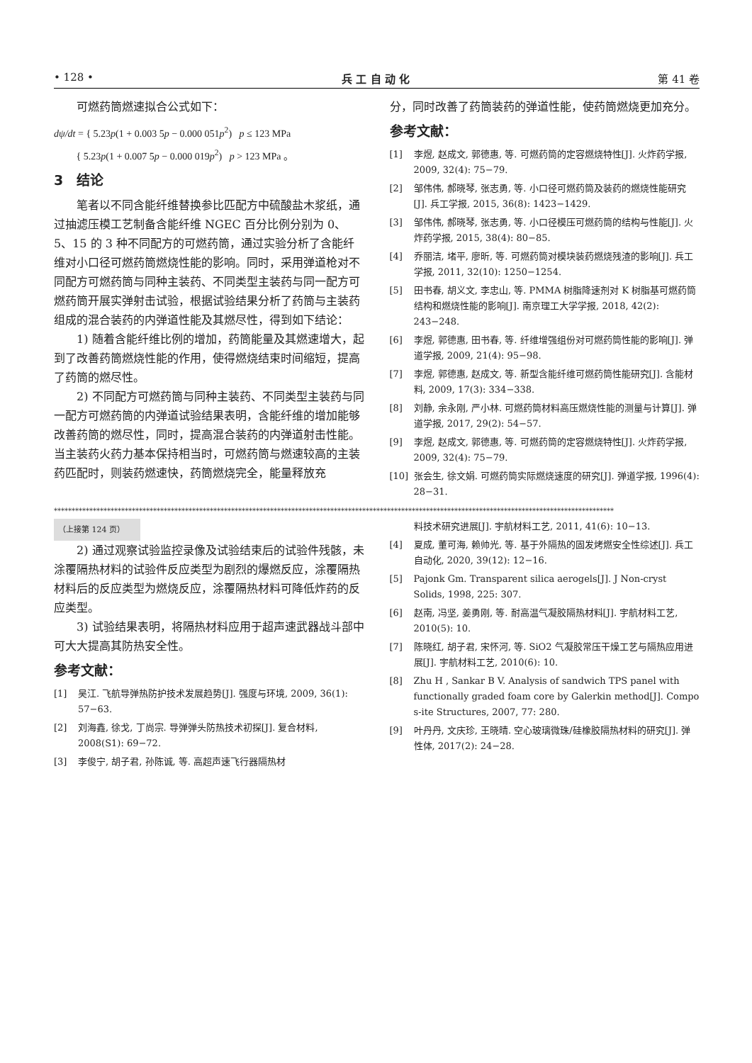• 128 • 兵 工 自 动 化 第 41 卷
可燃药筒燃速拟合公式如下：
dψ/dt = { 5.23p(1 + 0.003 5p − 0.000 051p<sup>2</sup>) p ≤ 123 MPa
{ 5.23p(1 + 0.007 5p − 0.000 019p<sup>2</sup>) p > 123 MPa 。
3　结论
笔者以不同含能纤维替换参比匹配方中硫酸盐木浆纸，通过抽滤压模工艺制备含能纤维 NGEC 百分比例分别为 0、5、15 的 3 种不同配方的可燃药筒，通过实验分析了含能纤维对小口径可燃药筒燃烧性能的影响。同时，采用弹道枪对不同配方可燃药筒与同种主装药、不同类型主装药与同一配方可燃药筒开展实弹射击试验，根据试验结果分析了药筒与主装药组成的混合装药的内弹道性能及其燃尽性，得到如下结论：
1) 随着含能纤维比例的增加，药筒能量及其燃速增大，起到了改善药筒燃烧性能的作用，使得燃烧结束时间缩短，提高了药筒的燃尽性。
2) 不同配方可燃药筒与同种主装药、不同类型主装药与同一配方可燃药筒的内弹道试验结果表明，含能纤维的增加能够改善药筒的燃尽性，同时，提高混合装药的内弹道射击性能。当主装药火药力基本保持相当时，可燃药筒与燃速较高的主装药匹配时，则装药燃速快，药筒燃烧完全，能量释放充
分，同时改善了药筒装药的弹道性能，使药筒燃烧更加充分。
参考文献：
[1] 李煜, 赵成文, 郭德惠, 等. 可燃药筒的定容燃烧特性[J]. 火炸药学报, 2009, 32(4): 75−79.
[2] 邹伟伟, 郝晓琴, 张志勇, 等. 小口径可燃药筒及装药的燃烧性能研究[J]. 兵工学报, 2015, 36(8): 1423−1429.
[3] 邹伟伟, 郝晓琴, 张志勇, 等. 小口径模压可燃药筒的结构与性能[J]. 火炸药学报, 2015, 38(4): 80−85.
[4] 乔丽洁, 堵平, 廖昕, 等. 可燃药筒对模块装药燃烧残渣的影响[J]. 兵工学报, 2011, 32(10): 1250−1254.
[5] 田书春, 胡义文, 李忠山, 等. PMMA 树脂降速剂对 K 树脂基可燃药筒结构和燃烧性能的影响[J]. 南京理工大学学报, 2018, 42(2): 243−248.
[6] 李煜, 郭德惠, 田书春, 等. 纤维增强组份对可燃药筒性能的影响[J]. 弹道学报, 2009, 21(4): 95−98.
[7] 李煜, 郭德惠, 赵成文, 等. 新型含能纤维可燃药筒性能研究[J]. 含能材料, 2009, 17(3): 334−338.
[8] 刘静, 余永刚, 严小林. 可燃药筒材料高压燃烧性能的测量与计算[J]. 弹道学报, 2017, 29(2): 54−57.
[9] 李煜, 赵成文, 郭德惠, 等. 可燃药筒的定容燃烧特性[J]. 火炸药学报, 2009, 32(4): 75−79.
[10] 张会生, 徐文娟. 可燃药筒实际燃烧速度的研究[J]. 弹道学报, 1996(4): 28−31.
**************************************************************************************************************************************************************
（上接第 124 页）
2) 通过观察试验监控录像及试验结束后的试验件残骸，未涂覆隔热材料的试验件反应类型为剧烈的爆燃反应，涂覆隔热材料后的反应类型为燃烧反应，涂覆隔热材料可降低炸药的反应类型。
3) 试验结果表明，将隔热材料应用于超声速武器战斗部中可大大提高其防热安全性。
参考文献：
[1] 吴江. 飞航导弹热防护技术发展趋势[J]. 强度与环境, 2009, 36(1): 57−63.
[2] 刘海鑫, 徐戈, 丁尚宗. 导弹弹头防热技术初探[J]. 复合材料, 2008(S1): 69−72.
[3] 李俊宁, 胡子君, 孙陈诚, 等. 高超声速飞行器隔热材
料技术研究进展[J]. 宇航材料工艺, 2011, 41(6): 10−13.
[4] 夏成, 董可海, 赖帅光, 等. 基于外隔热的固发烤燃安全性综述[J]. 兵工自动化, 2020, 39(12): 12−16.
[5] Pajonk Gm. Transparent silica aerogels[J]. J Non-cryst Solids, 1998, 225: 307.
[6] 赵南, 冯坚, 姜勇刚, 等. 耐高温气凝胶隔热材料[J]. 宇航材料工艺, 2010(5): 10.
[7] 陈晓红, 胡子君, 宋怀河, 等. SiO2 气凝胶常压干燥工艺与隔热应用进展[J]. 宇航材料工艺, 2010(6): 10.
[8] Zhu H , Sankar B V. Analysis of sandwich TPS panel with functionally graded foam core by Galerkin method[J]. Compo s-ite Structures, 2007, 77: 280.
[9] 叶丹丹, 文庆珍, 王晓晴. 空心玻璃微珠/硅橡胶隔热材料的研究[J]. 弹性体, 2017(2): 24−28.